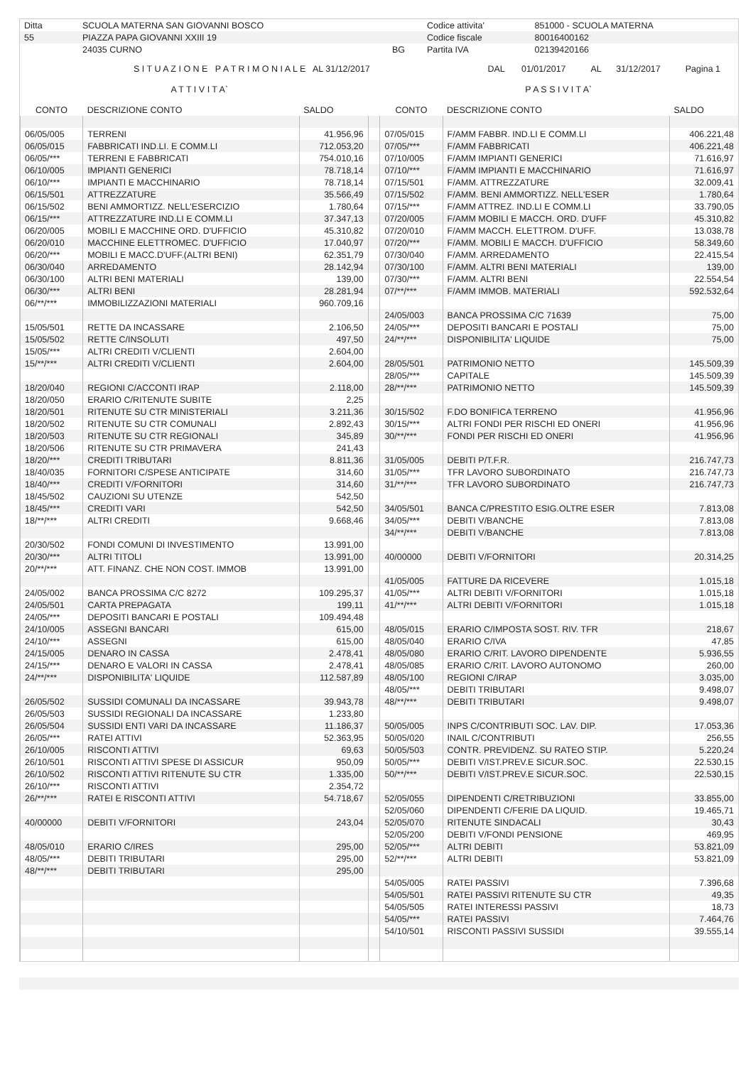| Ditta | SCUOLA MATERNA SAN GIOVANNI BOSCO | | Codice attivita' | 851000 - SCUOLA MATERNA |
| 55 | PIAZZA PAPA GIOVANNI XXIII 19 | | Codice fiscale | 80016400162 |
| | 24035 CURNO | BG | Partita IVA | 02139420166 |
| S I T U A Z I O N E P A T R I M O N I A L E AL 31/12/2017 | DAL | 01/01/2017 | AL | 31/12/2017 | Pagina 1 |
| A T T I V I T A` | P A S S I V I T A` |
| CONTO | DESCRIZIONE CONTO | SALDO | | CONTO | DESCRIZIONE CONTO | SALDO |
| --- | --- | --- | --- | --- | --- | --- |
| 06/05/005 | TERRENI | 41.956,96 | | 07/05/015 | F/AMM FABBR. IND.LI E COMM.LI | 406.221,48 |
| 06/05/015 | FABBRICATI IND.LI. E COMM.LI | 712.053,20 | | 07/05/*** | F/AMM FABBRICATI | 406.221,48 |
| 06/05/*** | TERRENI E FABBRICATI | 754.010,16 | | 07/10/005 | F/AMM IMPIANTI GENERICI | 71.616,97 |
| 06/10/005 | IMPIANTI GENERICI | 78.718,14 | | 07/10/*** | F/AMM IMPIANTI E MACCHINARIO | 71.616,97 |
| 06/10/*** | IMPIANTI E MACCHINARIO | 78.718,14 | | 07/15/501 | F/AMM. ATTREZZATURE | 32.009,41 |
| 06/15/501 | ATTREZZATURE | 35.566,49 | | 07/15/502 | F/AMM. BENI AMMORTIZZ. NELL'ESER | 1.780,64 |
| 06/15/502 | BENI AMMORTIZZ. NELL'ESERCIZIO | 1.780,64 | | 07/15/*** | F/AMM ATTREZ. IND.LI E COMM.LI | 33.790,05 |
| 06/15/*** | ATTREZZATURE IND.LI E COMM.LI | 37.347,13 | | 07/20/005 | F/AMM MOBILI E MACCH. ORD. D'UFF | 45.310,82 |
| 06/20/005 | MOBILI E MACCHINE ORD. D'UFFICIO | 45.310,82 | | 07/20/010 | F/AMM MACCH. ELETTROM. D'UFF. | 13.038,78 |
| 06/20/010 | MACCHINE ELETTROMEC. D'UFFICIO | 17.040,97 | | 07/20/*** | F/AMM. MOBILI E MACCH. D'UFFICIO | 58.349,60 |
| 06/20/*** | MOBILI E MACC.D'UFF.(ALTRI BENI) | 62.351,79 | | 07/30/040 | F/AMM. ARREDAMENTO | 22.415,54 |
| 06/30/040 | ARREDAMENTO | 28.142,94 | | 07/30/100 | F/AMM. ALTRI BENI MATERIALI | 139,00 |
| 06/30/100 | ALTRI BENI MATERIALI | 139,00 | | 07/30/*** | F/AMM. ALTRI BENI | 22.554,54 |
| 06/30/*** | ALTRI BENI | 28.281,94 | | 07/**/*** | F/AMM IMMOB. MATERIALI | 592.532,64 |
| 06/**/*** | IMMOBILIZZAZIONI MATERIALI | 960.709,16 | | | | |
| | | | | 24/05/003 | BANCA PROSSIMA C/C 71639 | 75,00 |
| 15/05/501 | RETTE DA INCASSARE | 2.106,50 | | 24/05/*** | DEPOSITI BANCARI E POSTALI | 75,00 |
| 15/05/502 | RETTE C/INSOLUTI | 497,50 | | 24/**/*** | DISPONIBILITA' LIQUIDE | 75,00 |
| 15/05/*** | ALTRI CREDITI V/CLIENTI | 2.604,00 | | | | |
| 15/**/*** | ALTRI CREDITI V/CLIENTI | 2.604,00 | | 28/05/501 | PATRIMONIO NETTO | 145.509,39 |
| | | | | 28/05/*** | CAPITALE | 145.509,39 |
| 18/20/040 | REGIONI C/ACCONTI IRAP | 2.118,00 | | 28/**/*** | PATRIMONIO NETTO | 145.509,39 |
| 18/20/050 | ERARIO C/RITENUTE SUBITE | 2,25 | | | | |
| 18/20/501 | RITENUTE SU CTR MINISTERIALI | 3.211,36 | | 30/15/502 | F.DO BONIFICA TERRENO | 41.956,96 |
| 18/20/502 | RITENUTE SU CTR COMUNALI | 2.892,43 | | 30/15/*** | ALTRI FONDI PER RISCHI ED ONERI | 41.956,96 |
| 18/20/503 | RITENUTE SU CTR REGIONALI | 345,89 | | 30/**/*** | FONDI PER RISCHI ED ONERI | 41.956,96 |
| 18/20/506 | RITENUTE SU CTR PRIMAVERA | 241,43 | | | | |
| 18/20/*** | CREDITI TRIBUTARI | 8.811,36 | | 31/05/005 | DEBITI P/T.F.R. | 216.747,73 |
| 18/40/035 | FORNITORI C/SPESE ANTICIPATE | 314,60 | | 31/05/*** | TFR LAVORO SUBORDINATO | 216.747,73 |
| 18/40/*** | CREDITI V/FORNITORI | 314,60 | | 31/**/*** | TFR LAVORO SUBORDINATO | 216.747,73 |
| 18/45/502 | CAUZIONI SU UTENZE | 542,50 | | | | |
| 18/45/*** | CREDITI VARI | 542,50 | | 34/05/501 | BANCA C/PRESTITO ESIG.OLTRE ESER | 7.813,08 |
| 18/**/*** | ALTRI CREDITI | 9.668,46 | | 34/05/*** | DEBITI V/BANCHE | 7.813,08 |
| | | | | 34/**/*** | DEBITI V/BANCHE | 7.813,08 |
| 20/30/502 | FONDI COMUNI DI INVESTIMENTO | 13.991,00 | | | | |
| 20/30/*** | ALTRI TITOLI | 13.991,00 | | 40/00000 | DEBITI V/FORNITORI | 20.314,25 |
| 20/**/*** | ATT. FINANZ. CHE NON COST. IMMOB | 13.991,00 | | | | |
| | | | | 41/05/005 | FATTURE DA RICEVERE | 1.015,18 |
| 24/05/002 | BANCA PROSSIMA C/C 8272 | 109.295,37 | | 41/05/*** | ALTRI DEBITI V/FORNITORI | 1.015,18 |
| 24/05/501 | CARTA PREPAGATA | 199,11 | | 41/**/*** | ALTRI DEBITI V/FORNITORI | 1.015,18 |
| 24/05/*** | DEPOSITI BANCARI E POSTALI | 109.494,48 | | | | |
| 24/10/005 | ASSEGNI BANCARI | 615,00 | | 48/05/015 | ERARIO C/IMPOSTA SOST. RIV. TFR | 218,67 |
| 24/10/*** | ASSEGNI | 615,00 | | 48/05/040 | ERARIO C/IVA | 47,85 |
| 24/15/005 | DENARO IN CASSA | 2.478,41 | | 48/05/080 | ERARIO C/RIT. LAVORO DIPENDENTE | 5.936,55 |
| 24/15/*** | DENARO E VALORI IN CASSA | 2.478,41 | | 48/05/085 | ERARIO C/RIT. LAVORO AUTONOMO | 260,00 |
| 24/**/*** | DISPONIBILITA' LIQUIDE | 112.587,89 | | 48/05/100 | REGIONI C/IRAP | 3.035,00 |
| | | | | 48/05/*** | DEBITI TRIBUTARI | 9.498,07 |
| 26/05/502 | SUSSIDI COMUNALI DA INCASSARE | 39.943,78 | | 48/**/*** | DEBITI TRIBUTARI | 9.498,07 |
| 26/05/503 | SUSSIDI REGIONALI DA INCASSARE | 1.233,80 | | | | |
| 26/05/504 | SUSSIDI ENTI VARI DA INCASSARE | 11.186,37 | | 50/05/005 | INPS C/CONTRIBUTI SOC. LAV. DIP. | 17.053,36 |
| 26/05/*** | RATEI ATTIVI | 52.363,95 | | 50/05/020 | INAIL C/CONTRIBUTI | 256,55 |
| 26/10/005 | RISCONTI ATTIVI | 69,63 | | 50/05/503 | CONTR. PREVIDENZ. SU RATEO STIP. | 5.220,24 |
| 26/10/501 | RISCONTI ATTIVI SPESE DI ASSICUR | 950,09 | | 50/05/*** | DEBITI V/IST.PREV.E SICUR.SOC. | 22.530,15 |
| 26/10/502 | RISCONTI ATTIVI RITENUTE SU CTR | 1.335,00 | | 50/**/*** | DEBITI V/IST.PREV.E SICUR.SOC. | 22.530,15 |
| 26/10/*** | RISCONTI ATTIVI | 2.354,72 | | | | |
| 26/**/*** | RATEI E RISCONTI ATTIVI | 54.718,67 | | 52/05/055 | DIPENDENTI C/RETRIBUZIONI | 33.855,00 |
| | | | | 52/05/060 | DIPENDENTI C/FERIE DA LIQUID. | 19.465,71 |
| 40/00000 | DEBITI V/FORNITORI | 243,04 | | 52/05/070 | RITENUTE SINDACALI | 30,43 |
| | | | | 52/05/200 | DEBITI V/FONDI PENSIONE | 469,95 |
| 48/05/010 | ERARIO C/IRES | 295,00 | | 52/05/*** | ALTRI DEBITI | 53.821,09 |
| 48/05/*** | DEBITI TRIBUTARI | 295,00 | | 52/**/*** | ALTRI DEBITI | 53.821,09 |
| 48/**/*** | DEBITI TRIBUTARI | 295,00 | | | | |
| | | | | 54/05/005 | RATEI PASSIVI | 7.396,68 |
| | | | | 54/05/501 | RATEI PASSIVI RITENUTE SU CTR | 49,35 |
| | | | | 54/05/505 | RATEI INTERESSI PASSIVI | 18,73 |
| | | | | 54/05/*** | RATEI PASSIVI | 7.464,76 |
| | | | | 54/10/501 | RISCONTI PASSIVI SUSSIDI | 39.555,14 |